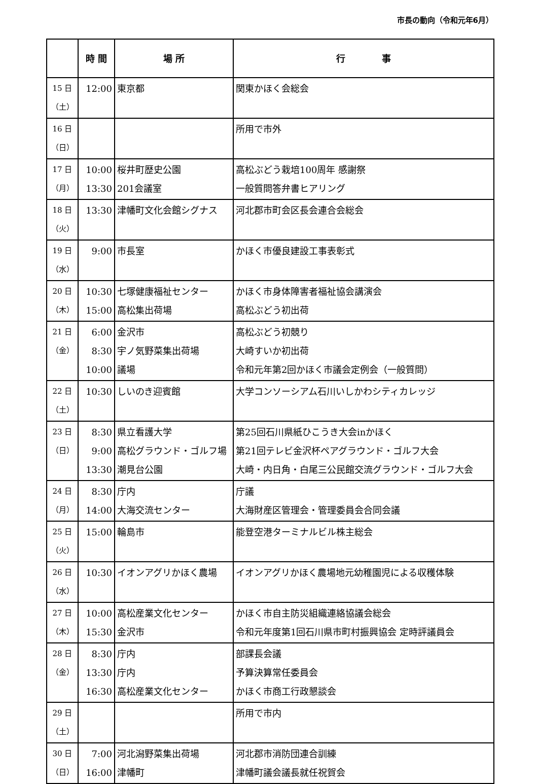市長の動向（令和元年6月）
| | 時 間 | 場 所 | 行 事 |
| --- | --- | --- | --- |
| 15 日 （土） | 12:00 | 東京都 | 関東かほく会総会 |
| 16 日 （日） | | | 所用で市外 |
| 17 日 （月） | 10:00 13:30 | 桜井町歴史公園 201会議室 | 高松ぶどう栽培100周年 感謝祭 一般質問答弁書ヒアリング |
| 18 日 （火） | 13:30 | 津幡町文化会館シグナス | 河北郡市町会区長会連合会総会 |
| 19 日 （水） | 9:00 | 市長室 | かほく市優良建設工事表彰式 |
| 20 日 （木） | 10:30 15:00 | 七塚健康福祉センター 高松集出荷場 | かほく市身体障害者福祉協会講演会 高松ぶどう初出荷 |
| 21 日 （金） | 6:00 8:30 10:00 | 金沢市 宇ノ気野菜集出荷場 議場 | 高松ぶどう初競り 大崎すいか初出荷 令和元年第2回かほく市議会定例会（一般質問） |
| 22 日 （土） | 10:30 | しいのき迎賓館 | 大学コンソーシアム石川いしかわシティカレッジ |
| 23 日 （日） | 8:30 9:00 13:30 | 県立看護大学 高松グラウンド・ゴルフ場 潮見台公園 | 第25回石川県紙ひこうき大会inかほく 第21回テレビ金沢杯ペアグラウンド・ゴルフ大会 大崎・内日角・白尾三公民館交流グラウンド・ゴルフ大会 |
| 24 日 （月） | 8:30 14:00 | 庁内 大海交流センター | 庁議 大海財産区管理会・管理委員会合同会議 |
| 25 日 （火） | 15:00 | 輪島市 | 能登空港ターミナルビル株主総会 |
| 26 日 （水） | 10:30 | イオンアグリかほく農場 | イオンアグリかほく農場地元幼稚園児による収穫体験 |
| 27 日 （木） | 10:00 15:30 | 高松産業文化センター 金沢市 | かほく市自主防災組織連絡協議会総会 令和元年度第1回石川県市町村振興協会 定時評議員会 |
| 28 日 （金） | 8:30 13:30 16:30 | 庁内 庁内 高松産業文化センター | 部課長会議 予算決算常任委員会 かほく市商工行政懇談会 |
| 29 日 （土） | | | 所用で市内 |
| 30 日 （日） | 7:00 16:00 | 河北潟野菜集出荷場 津幡町 | 河北郡市消防団連合訓練 津幡町議会議長就任祝賀会 |